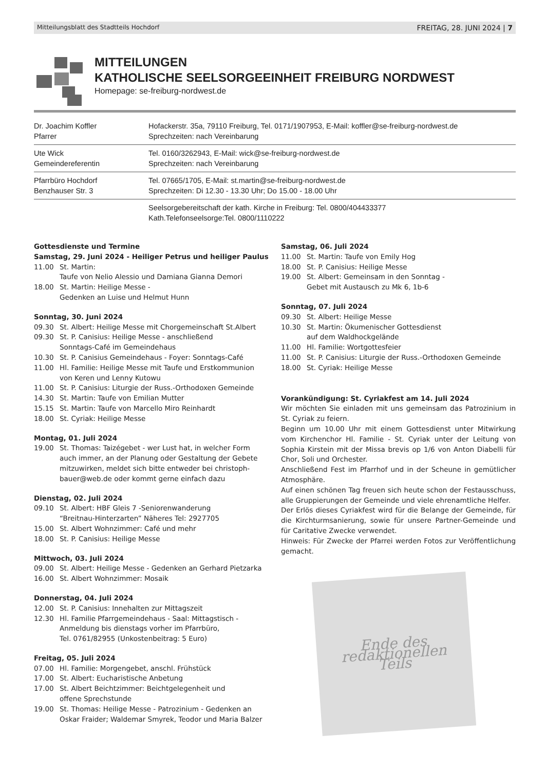Mitteilungsblatt des Stadtteils Hochdorf FREITAG, 28. JUNI 2024 | 7
MITTEILUNGEN
KATHOLISCHE SEELSORGEEINHEIT FREIBURG NORDWEST
Homepage: se-freiburg-nordwest.de
| Dr. Joachim Koffler Pfarrer | Hofackerstr. 35a, 79110 Freiburg, Tel. 0171/1907953, E-Mail: koffler@se-freiburg-nordwest.de Sprechzeiten: nach Vereinbarung |
| Ute Wick Gemeindereferentin | Tel. 0160/3262943, E-Mail: wick@se-freiburg-nordwest.de Sprechzeiten: nach Vereinbarung |
| Pfarrbüro Hochdorf Benzhauser Str. 3 | Tel. 07665/1705, E-Mail: st.martin@se-freiburg-nordwest.de Sprechzeiten: Di 12.30 - 13.30 Uhr; Do 15.00 - 18.00 Uhr |
| | Seelsorgebereitschaft der kath. Kirche in Freiburg: Tel. 0800/404433377 Kath.Telefonseelsorge:Tel. 0800/1110222 |
Gottesdienste und Termine
Samstag, 29. Juni 2024 - Heiliger Petrus und heiliger Paulus
11.00 St. Martin:
Taufe von Nelio Alessio und Damiana Gianna Demori
18.00 St. Martin: Heilige Messe -
Gedenken an Luise und Helmut Hunn
Sonntag, 30. Juni 2024
09.30 St. Albert: Heilige Messe mit Chorgemeinschaft St.Albert
09.30 St. P. Canisius: Heilige Messe - anschließend
Sonntags-Café im Gemeindehaus
10.30 St. P. Canisius Gemeindehaus - Foyer: Sonntags-Café
11.00 Hl. Familie: Heilige Messe mit Taufe und Erstkommunion von Keren und Lenny Kutowu
11.00 St. P. Canisius: Liturgie der Russ.-Orthodoxen Gemeinde
14.30 St. Martin: Taufe von Emilian Mutter
15.15 St. Martin: Taufe von Marcello Miro Reinhardt
18.00 St. Cyriak: Heilige Messe
Montag, 01. Juli 2024
19.00 St. Thomas: Taizégebet - wer Lust hat, in welcher Form auch immer, an der Planung oder Gestaltung der Gebete mitzuwirken, meldet sich bitte entweder bei christoph-bauer@web.de oder kommt gerne einfach dazu
Dienstag, 02. Juli 2024
09.10 St. Albert: HBF Gleis 7 -Seniorenwanderung
“Breitnau-Hinterzarten” Näheres Tel: 2927705
15.00 St. Albert Wohnzimmer: Café und mehr
18.00 St. P. Canisius: Heilige Messe
Mittwoch, 03. Juli 2024
09.00 St. Albert: Heilige Messe - Gedenken an Gerhard Pietzarka
16.00 St. Albert Wohnzimmer: Mosaik
Donnerstag, 04. Juli 2024
12.00 St. P. Canisius: Innehalten zur Mittagszeit
12.30 Hl. Familie Pfarrgemeindehaus - Saal: Mittagstisch -
Anmeldung bis dienstags vorher im Pfarrbüro,
Tel. 0761/82955 (Unkostenbeitrag: 5 Euro)
Freitag, 05. Juli 2024
07.00 Hl. Familie: Morgengebet, anschl. Frühstück
17.00 St. Albert: Eucharistische Anbetung
17.00 St. Albert Beichtzimmer: Beichtgelegenheit und
offene Sprechstunde
19.00 St. Thomas: Heilige Messe - Patrozinium - Gedenken an Oskar Fraider; Waldemar Smyrek, Teodor und Maria Balzer
Samstag, 06. Juli 2024
11.00 St. Martin: Taufe von Emily Hog
18.00 St. P. Canisius: Heilige Messe
19.00 St. Albert: Gemeinsam in den Sonntag -
Gebet mit Austausch zu Mk 6, 1b-6
Sonntag, 07. Juli 2024
09.30 St. Albert: Heilige Messe
10.30 St. Martin: Ökumenischer Gottesdienst
auf dem Waldhockgelände
11.00 Hl. Familie: Wortgottesfeier
11.00 St. P. Canisius: Liturgie der Russ.-Orthodoxen Gemeinde
18.00 St. Cyriak: Heilige Messe
Vorankündigung: St. Cyriakfest am 14. Juli 2024
Wir möchten Sie einladen mit uns gemeinsam das Patrozinium in St. Cyriak zu feiern.
Beginn um 10.00 Uhr mit einem Gottesdienst unter Mitwirkung vom Kirchenchor Hl. Familie - St. Cyriak unter der Leitung von Sophia Kirstein mit der Missa brevis op 1/6 von Anton Diabelli für Chor, Soli und Orchester.
Anschließend Fest im Pfarrhof und in der Scheune in gemütlicher Atmosphäre.
Auf einen schönen Tag freuen sich heute schon der Festausschuss, alle Gruppierungen der Gemeinde und viele ehrenamtliche Helfer.
Der Erlös dieses Cyriakfest wird für die Belange der Gemeinde, für die Kirchturmsanierung, sowie für unsere Partner-Gemeinde und für Caritative Zwecke verwendet.
Hinweis: Für Zwecke der Pfarrei werden Fotos zur Veröffentlichung gemacht.
Ende des
redaktionellen
Teils